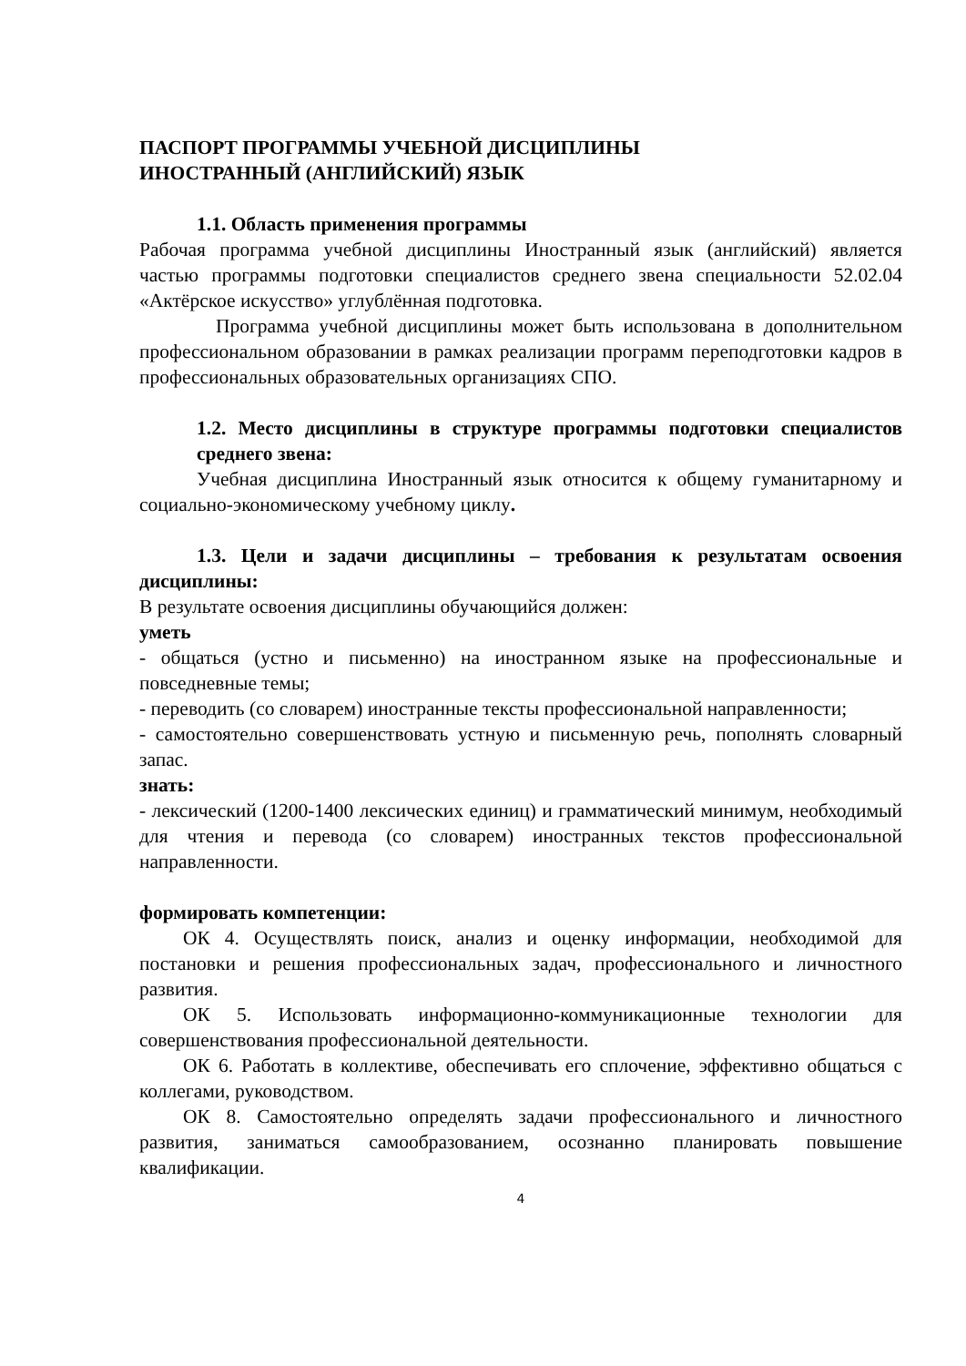ПАСПОРТ ПРОГРАММЫ УЧЕБНОЙ ДИСЦИПЛИНЫ
ИНОСТРАННЫЙ (АНГЛИЙСКИЙ) ЯЗЫК
1.1. Область применения программы
Рабочая программа учебной дисциплины Иностранный язык (английский) является частью программы подготовки специалистов среднего звена специальности 52.02.04 «Актёрское искусство» углублённая подготовка.
Программа учебной дисциплины может быть использована в дополнительном профессиональном образовании в рамках реализации программ переподготовки кадров в профессиональных образовательных организациях СПО.
1.2. Место дисциплины в структуре программы подготовки специалистов среднего звена:
Учебная дисциплина Иностранный язык относится к общему гуманитарному и социально-экономическому учебному циклу.
1.3. Цели и задачи дисциплины – требования к результатам освоения дисциплины:
В результате освоения дисциплины обучающийся должен:
уметь
- общаться (устно и письменно) на иностранном языке на профессиональные и повседневные темы;
- переводить (со словарем) иностранные тексты профессиональной направленности;
- самостоятельно совершенствовать устную и письменную речь, пополнять словарный запас.
знать:
- лексический (1200-1400 лексических единиц) и грамматический минимум, необходимый для чтения и перевода (со словарем) иностранных текстов профессиональной направленности.
формировать компетенции:
ОК 4. Осуществлять поиск, анализ и оценку информации, необходимой для постановки и решения профессиональных задач, профессионального и личностного развития.
ОК 5. Использовать информационно-коммуникационные технологии для совершенствования профессиональной деятельности.
ОК 6. Работать в коллективе, обеспечивать его сплочение, эффективно общаться с коллегами, руководством.
ОК 8. Самостоятельно определять задачи профессионального и личностного развития, заниматься самообразованием, осознанно планировать повышение квалификации.
4